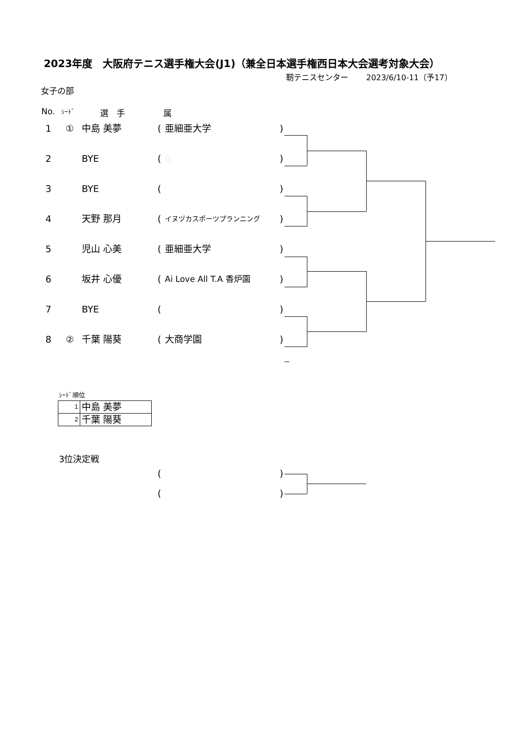2023年度　大阪府テニス選手権大会(J1)（兼全日本選手権西日本大会選考対象大会）
靭テニスセンター　　 2023/6/10-11（予17）
女子の部
No. ｼｰﾄﾞ 選　手 属
1 ① 中島 美夢 (亜細亜大学)
2 BYE (0)
3 BYE ( )
4 天野 那月 (イヌヅカスポーツプランニング)
5 児山 心美 (亜細亜大学)
6 坂井 心優 (Ai Love All T.A 香炉園)
7 BYE ( )
8 ② 千葉 陽葵 (大商学園)
ｼｰﾄﾞ順位
| 1 | 中島 美夢 |
| 2 | 千葉 陽葵 |
3位決定戦
( )
( )